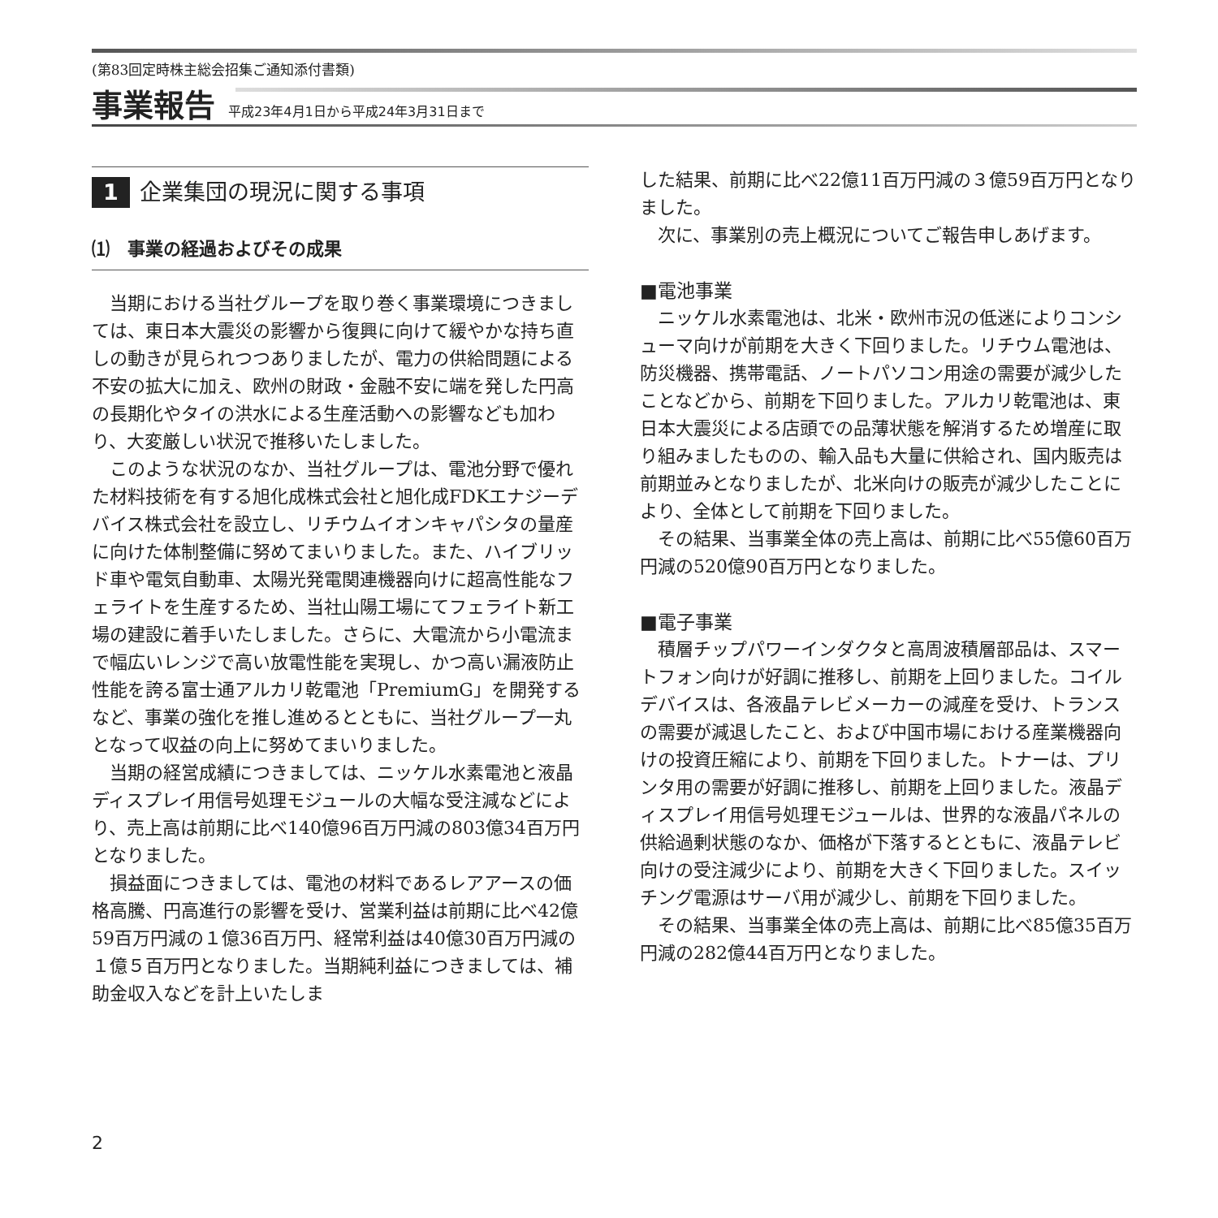(第83回定時株主総会招集ご通知添付書類)
事業報告 平成23年4月1日から平成24年3月31日まで
1 企業集団の現況に関する事項
⑴　事業の経過およびその成果
当期における当社グループを取り巻く事業環境につきましては、東日本大震災の影響から復興に向けて緩やかな持ち直しの動きが見られつつありましたが、電力の供給問題による不安の拡大に加え、欧州の財政・金融不安に端を発した円高の長期化やタイの洪水による生産活動への影響なども加わり、大変厳しい状況で推移いたしました。
このような状況のなか、当社グループは、電池分野で優れた材料技術を有する旭化成株式会社と旭化成FDKエナジーデバイス株式会社を設立し、リチウムイオンキャパシタの量産に向けた体制整備に努めてまいりました。また、ハイブリッド車や電気自動車、太陽光発電関連機器向けに超高性能なフェライトを生産するため、当社山陽工場にてフェライト新工場の建設に着手いたしました。さらに、大電流から小電流まで幅広いレンジで高い放電性能を実現し、かつ高い漏液防止性能を誇る富士通アルカリ乾電池「PremiumG」を開発するなど、事業の強化を推し進めるとともに、当社グループ一丸となって収益の向上に努めてまいりました。
当期の経営成績につきましては、ニッケル水素電池と液晶ディスプレイ用信号処理モジュールの大幅な受注減などにより、売上高は前期に比べ140億96百万円減の803億34百万円となりました。
損益面につきましては、電池の材料であるレアアースの価格高騰、円高進行の影響を受け、営業利益は前期に比べ42億59百万円減の１億36百万円、経常利益は40億30百万円減の１億５百万円となりました。当期純利益につきましては、補助金収入などを計上いたしま
した結果、前期に比べ22億11百万円減の３億59百万円となりました。
次に、事業別の売上概況についてご報告申しあげます。
■電池事業
ニッケル水素電池は、北米・欧州市況の低迷によりコンシューマ向けが前期を大きく下回りました。リチウム電池は、防災機器、携帯電話、ノートパソコン用途の需要が減少したことなどから、前期を下回りました。アルカリ乾電池は、東日本大震災による店頭での品薄状態を解消するため増産に取り組みましたものの、輸入品も大量に供給され、国内販売は前期並みとなりましたが、北米向けの販売が減少したことにより、全体として前期を下回りました。
その結果、当事業全体の売上高は、前期に比べ55億60百万円減の520億90百万円となりました。
■電子事業
積層チップパワーインダクタと高周波積層部品は、スマートフォン向けが好調に推移し、前期を上回りました。コイルデバイスは、各液晶テレビメーカーの減産を受け、トランスの需要が減退したこと、および中国市場における産業機器向けの投資圧縮により、前期を下回りました。トナーは、プリンタ用の需要が好調に推移し、前期を上回りました。液晶ディスプレイ用信号処理モジュールは、世界的な液晶パネルの供給過剰状態のなか、価格が下落するとともに、液晶テレビ向けの受注減少により、前期を大きく下回りました。スイッチング電源はサーバ用が減少し、前期を下回りました。
その結果、当事業全体の売上高は、前期に比べ85億35百万円減の282億44百万円となりました。
2